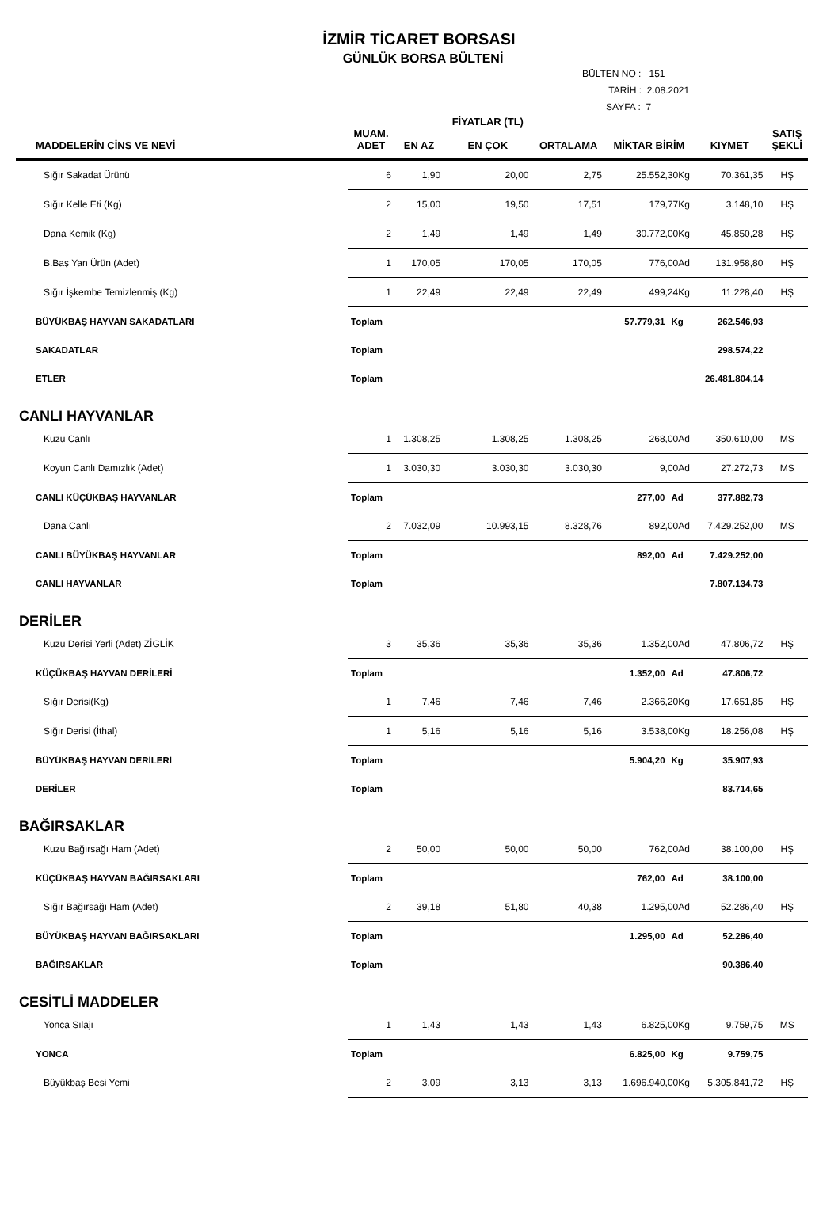İZMİR TİCARET BORSASI
GÜNLÜK BORSA BÜLTENİ
BÜLTEN NO : 151
TARİH : 2.08.2021
SAYFA : 7
| MADDELERİN CİNS VE NEVİ | MUAM. ADET | EN AZ | FİYATLAR (TL) EN ÇOK | ORTALAMA | MİKTAR BİRİM | | KIYMET | SATIŞ ŞEKLİ |
| --- | --- | --- | --- | --- | --- | --- | --- | --- |
| Sığır Sakadat Ürünü | 6 | 1,90 | 20,00 | 2,75 | 25.552,30Kg | | 70.361,35 | HŞ |
| Sığır Kelle Eti (Kg) | 2 | 15,00 | 19,50 | 17,51 | 179,77Kg | | 3.148,10 | HŞ |
| Dana Kemik (Kg) | 2 | 1,49 | 1,49 | 1,49 | 30.772,00Kg | | 45.850,28 | HŞ |
| B.Baş Yan Ürün (Adet) | 1 | 170,05 | 170,05 | 170,05 | 776,00Ad | | 131.958,80 | HŞ |
| Sığır İşkembe Temizlenmiş (Kg) | 1 | 22,49 | 22,49 | 22,49 | 499,24Kg | | 11.228,40 | HŞ |
| BÜYÜKBAŞ HAYVAN SAKADATLARI | Toplam | | | | 57.779,31 | Kg | 262.546,93 | |
| SAKADATLAR | Toplam | | | | | | 298.574,22 | |
| ETLER | Toplam | | | | | | 26.481.804,14 | |
| CANLI HAYVANLAR | | | | | | | | |
| Kuzu Canlı | 1 | 1.308,25 | 1.308,25 | 1.308,25 | 268,00Ad | | 350.610,00 | MS |
| Koyun Canlı Damızlık (Adet) | 1 | 3.030,30 | 3.030,30 | 3.030,30 | 9,00Ad | | 27.272,73 | MS |
| CANLI KÜÇÜKBAŞ HAYVANLAR | Toplam | | | | 277,00 | Ad | 377.882,73 | |
| Dana Canlı | 2 | 7.032,09 | 10.993,15 | 8.328,76 | 892,00Ad | | 7.429.252,00 | MS |
| CANLI BÜYÜKBAŞ HAYVANLAR | Toplam | | | | 892,00 | Ad | 7.429.252,00 | |
| CANLI HAYVANLAR | Toplam | | | | | | 7.807.134,73 | |
| DERİLER | | | | | | | | |
| Kuzu Derisi Yerli (Adet) ZİGLİK | 3 | 35,36 | 35,36 | 35,36 | 1.352,00Ad | | 47.806,72 | HŞ |
| KÜÇÜKBAŞ HAYVAN DERİLERİ | Toplam | | | | 1.352,00 | Ad | 47.806,72 | |
| Sığır Derisi(Kg) | 1 | 7,46 | 7,46 | 7,46 | 2.366,20Kg | | 17.651,85 | HŞ |
| Sığır Derisi (İthal) | 1 | 5,16 | 5,16 | 5,16 | 3.538,00Kg | | 18.256,08 | HŞ |
| BÜYÜKBAŞ HAYVAN DERİLERİ | Toplam | | | | 5.904,20 | Kg | 35.907,93 | |
| DERİLER | Toplam | | | | | | 83.714,65 | |
| BAĞIRSAKLAR | | | | | | | | |
| Kuzu Bağırsağı Ham (Adet) | 2 | 50,00 | 50,00 | 50,00 | 762,00Ad | | 38.100,00 | HŞ |
| KÜÇÜKBAŞ HAYVAN BAĞIRSAKLARI | Toplam | | | | 762,00 | Ad | 38.100,00 | |
| Sığır Bağırsağı Ham (Adet) | 2 | 39,18 | 51,80 | 40,38 | 1.295,00Ad | | 52.286,40 | HŞ |
| BÜYÜKBAŞ HAYVAN BAĞIRSAKLARI | Toplam | | | | 1.295,00 | Ad | 52.286,40 | |
| BAĞIRSAKLAR | Toplam | | | | | | 90.386,40 | |
| CESİTLİ MADDELER | | | | | | | | |
| Yonca Sılajı | 1 | 1,43 | 1,43 | 1,43 | 6.825,00Kg | | 9.759,75 | MS |
| YONCA | Toplam | | | | 6.825,00 | Kg | 9.759,75 | |
| Büyükbaş Besi Yemi | 2 | 3,09 | 3,13 | 3,13 | 1.696.940,00Kg | | 5.305.841,72 | HŞ |